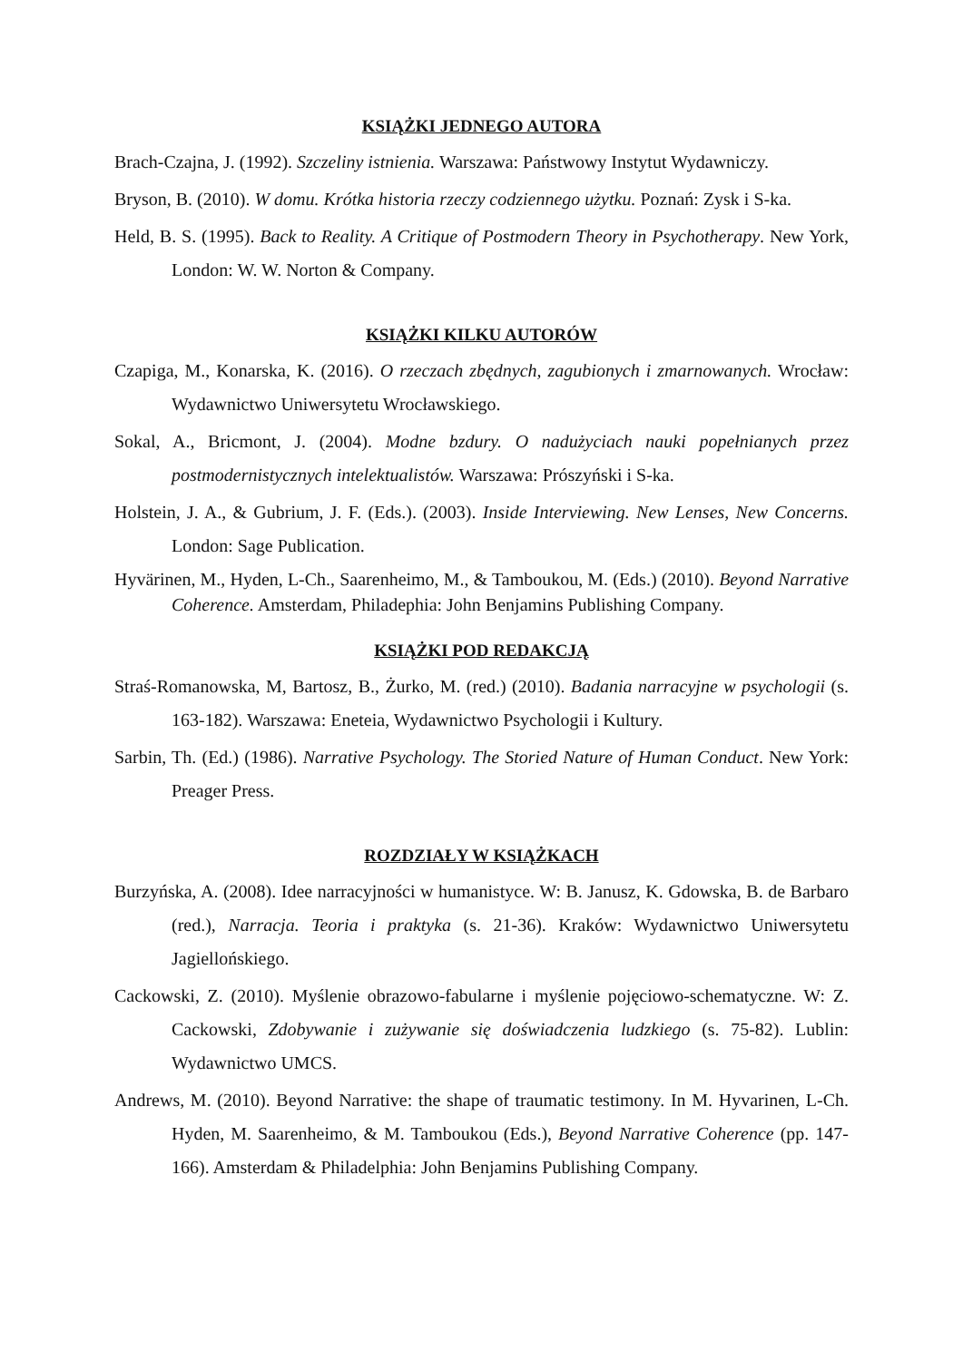KSIĄŻKI JEDNEGO AUTORA
Brach-Czajna, J. (1992). Szczeliny istnienia. Warszawa: Państwowy Instytut Wydawniczy.
Bryson, B. (2010). W domu. Krótka historia rzeczy codziennego użytku. Poznań: Zysk i S-ka.
Held, B. S. (1995). Back to Reality. A Critique of Postmodern Theory in Psychotherapy. New York, London: W. W. Norton & Company.
KSIĄŻKI KILKU AUTORÓW
Czapiga, M., Konarska, K. (2016). O rzeczach zbędnych, zagubionych i zmarnowanych. Wrocław: Wydawnictwo Uniwersytetu Wrocławskiego.
Sokal, A., Bricmont, J. (2004). Modne bzdury. O nadużyciach nauki popełnianych przez postmodernistycznych intelektualistów. Warszawa: Prószyński i S-ka.
Holstein, J. A., & Gubrium, J. F. (Eds.). (2003). Inside Interviewing. New Lenses, New Concerns. London: Sage Publication.
Hyvärinen, M., Hyden, L-Ch., Saarenheimo, M., & Tamboukou, M. (Eds.) (2010). Beyond Narrative Coherence. Amsterdam, Philadephia: John Benjamins Publishing Company.
KSIĄŻKI POD REDAKCJĄ
Straś-Romanowska, M, Bartosz, B., Żurko, M. (red.) (2010). Badania narracyjne w psychologii (s. 163-182). Warszawa: Eneteia, Wydawnictwo Psychologii i Kultury.
Sarbin, Th. (Ed.) (1986). Narrative Psychology. The Storied Nature of Human Conduct. New York: Preager Press.
ROZDZIAŁY W KSIĄŻKACH
Burzyńska, A. (2008). Idee narracyjności w humanistyce. W: B. Janusz, K. Gdowska, B. de Barbaro (red.), Narracja. Teoria i praktyka (s. 21-36). Kraków: Wydawnictwo Uniwersytetu Jagiellońskiego.
Cackowski, Z. (2010). Myślenie obrazowo-fabularne i myślenie pojęciowo-schematyczne. W: Z. Cackowski, Zdobywanie i zużywanie się doświadczenia ludzkiego (s. 75-82). Lublin: Wydawnictwo UMCS.
Andrews, M. (2010). Beyond Narrative: the shape of traumatic testimony. In M. Hyvarinen, L-Ch. Hyden, M. Saarenheimo, & M. Tamboukou (Eds.), Beyond Narrative Coherence (pp. 147-166). Amsterdam & Philadelphia: John Benjamins Publishing Company.